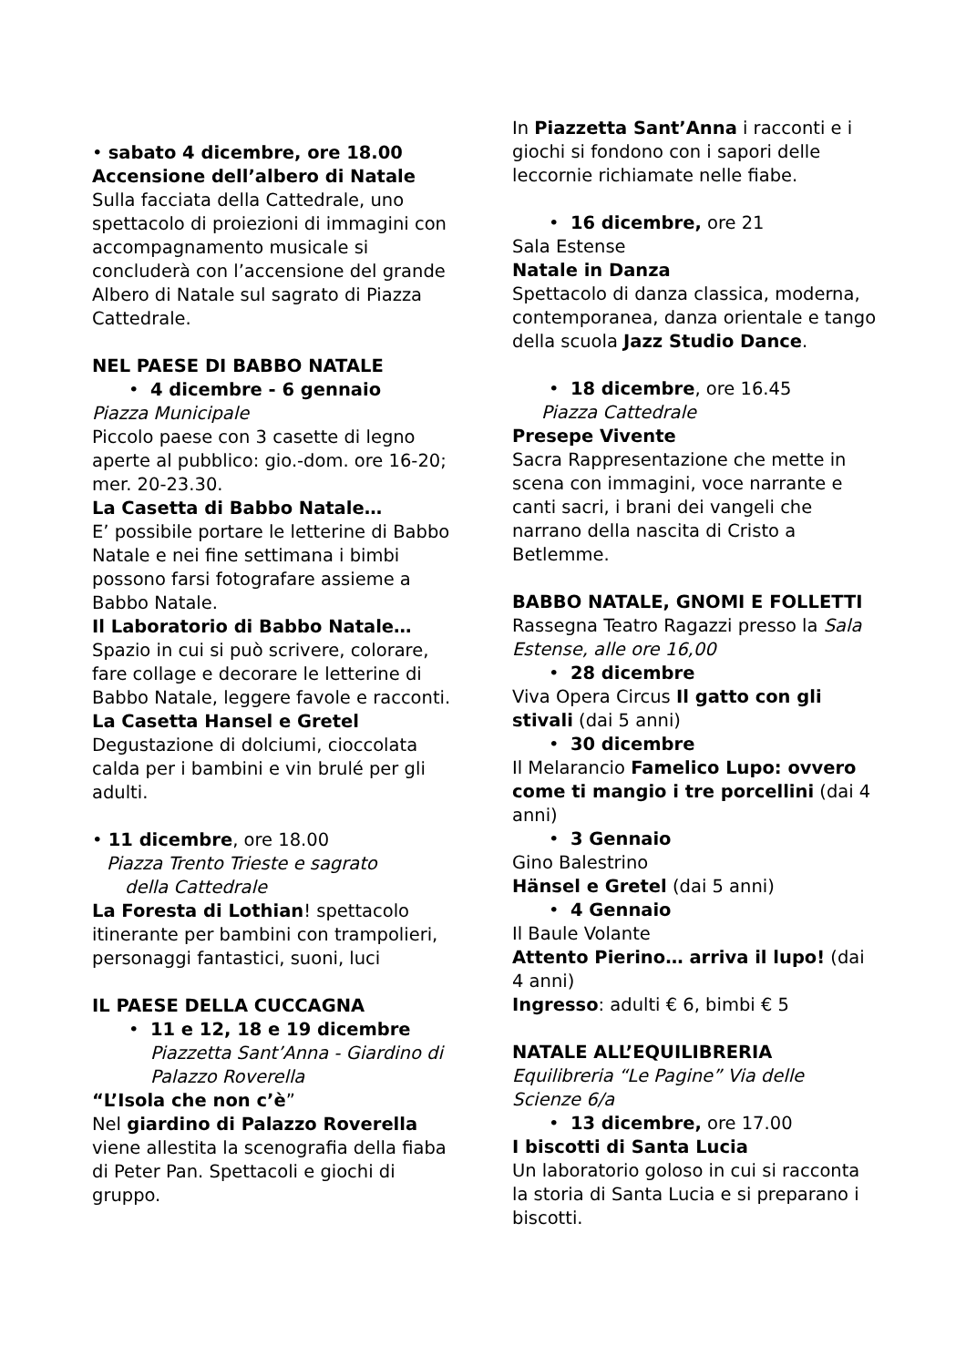• sabato 4 dicembre, ore 18.00
Accensione dell’albero di Natale
Sulla facciata della Cattedrale, uno spettacolo di proiezioni di immagini con accompagnamento musicale si concluderà con l’accensione del grande Albero di Natale sul sagrato di Piazza Cattedrale.
NEL PAESE DI BABBO NATALE
• 4 dicembre - 6 gennaio
Piazza Municipale
Piccolo paese con 3 casette di legno aperte al pubblico: gio.-dom. ore 16-20; mer. 20-23.30.
La Casetta di Babbo Natale…
E’ possibile portare le letterine di Babbo Natale e nei fine settimana i bimbi possono farsi fotografare assieme a Babbo Natale.
Il Laboratorio di Babbo Natale…
Spazio in cui si può scrivere, colorare, fare collage e decorare le letterine di Babbo Natale, leggere favole e racconti.
La Casetta Hansel e Gretel
Degustazione di dolciumi, cioccolata calda per i bambini e vin brulé per gli adulti.
• 11 dicembre, ore 18.00
Piazza Trento Trieste e sagrato
della Cattedrale
La Foresta di Lothian! spettacolo itinerante per bambini con trampolieri, personaggi fantastici, suoni, luci
IL PAESE DELLA CUCCAGNA
• 11 e 12, 18 e 19 dicembre
Piazzetta Sant’Anna - Giardino di Palazzo Roverella
“L’Isola che non c’è”
Nel giardino di Palazzo Roverella viene allestita la scenografia della fiaba di Peter Pan. Spettacoli e giochi di gruppo.
In Piazzetta Sant’Anna i racconti e i giochi si fondono con i sapori delle leccornie richiamate nelle fiabe.
• 16 dicembre, ore 21
Sala Estense
Natale in Danza
Spettacolo di danza classica, moderna, contemporanea, danza orientale e tango della scuola Jazz Studio Dance.
• 18 dicembre, ore 16.45
Piazza Cattedrale
Presepe Vivente
Sacra Rappresentazione che mette in scena con immagini, voce narrante e canti sacri, i brani dei vangeli che narrano della nascita di Cristo a Betlemme.
BABBO NATALE, GNOMI E FOLLETTI
Rassegna Teatro Ragazzi presso la Sala Estense, alle ore 16,00
• 28 dicembre
Viva Opera Circus Il gatto con gli stivali (dai 5 anni)
• 30 dicembre
Il Melarancio Famelico Lupo: ovvero come ti mangio i tre porcellini (dai 4 anni)
• 3 Gennaio
Gino Balestrino
Hänsel e Gretel (dai 5 anni)
• 4 Gennaio
Il Baule Volante
Attento Pierino… arriva il lupo! (dai 4 anni)
Ingresso: adulti € 6, bimbi € 5
NATALE ALL’EQUILIBRERIA
Equilibreria “Le Pagine” Via delle Scienze 6/a
• 13 dicembre, ore 17.00
I biscotti di Santa Lucia
Un laboratorio goloso in cui si racconta la storia di Santa Lucia e si preparano i biscotti.